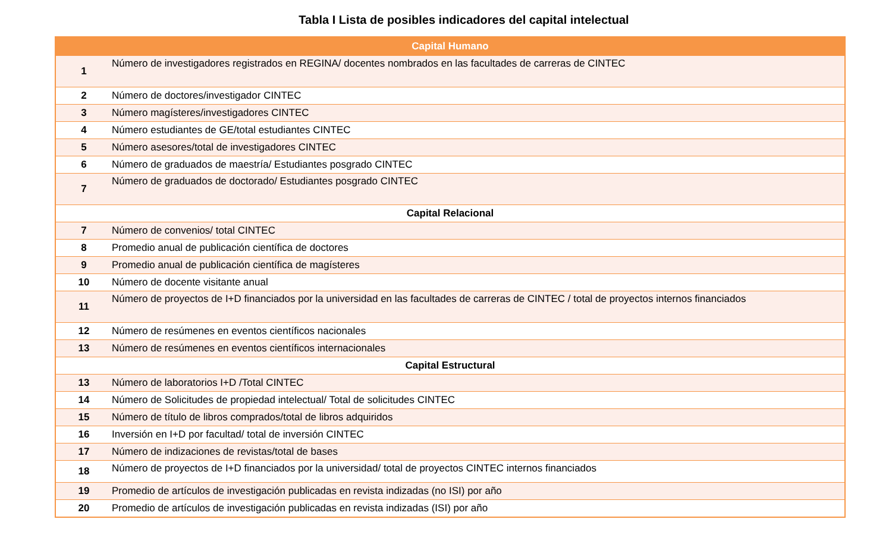Tabla I Lista de posibles indicadores del capital intelectual
| Capital Humano | |
| --- | --- |
| 1 | Número de investigadores registrados en REGINA/ docentes nombrados en las facultades de carreras de CINTEC |
| 2 | Número de doctores/investigador CINTEC |
| 3 | Número magísteres/investigadores CINTEC |
| 4 | Número estudiantes de GE/total estudiantes CINTEC |
| 5 | Número asesores/total de investigadores CINTEC |
| 6 | Número de graduados de maestría/ Estudiantes posgrado CINTEC |
| 7 | Número de graduados de doctorado/ Estudiantes posgrado CINTEC |
| Capital Relacional | |
| 7 | Número de convenios/ total CINTEC |
| 8 | Promedio anual de publicación científica de doctores |
| 9 | Promedio anual de publicación científica de magísteres |
| 10 | Número de docente visitante anual |
| 11 | Número de proyectos de I+D financiados por la universidad en las facultades de carreras de CINTEC / total de proyectos internos financiados |
| 12 | Número de resúmenes en eventos científicos nacionales |
| 13 | Número de resúmenes en eventos científicos internacionales |
| Capital Estructural | |
| 13 | Número de laboratorios I+D /Total CINTEC |
| 14 | Número de Solicitudes de propiedad intelectual/ Total de solicitudes CINTEC |
| 15 | Número de título de libros comprados/total de libros adquiridos |
| 16 | Inversión en I+D por facultad/ total de inversión CINTEC |
| 17 | Número de indizaciones de revistas/total de bases |
| 18 | Número de proyectos de I+D financiados por la universidad/ total de proyectos CINTEC internos financiados |
| 19 | Promedio de artículos de investigación publicadas en revista indizadas (no ISI) por año |
| 20 | Promedio de artículos de investigación publicadas en revista indizadas (ISI) por año |